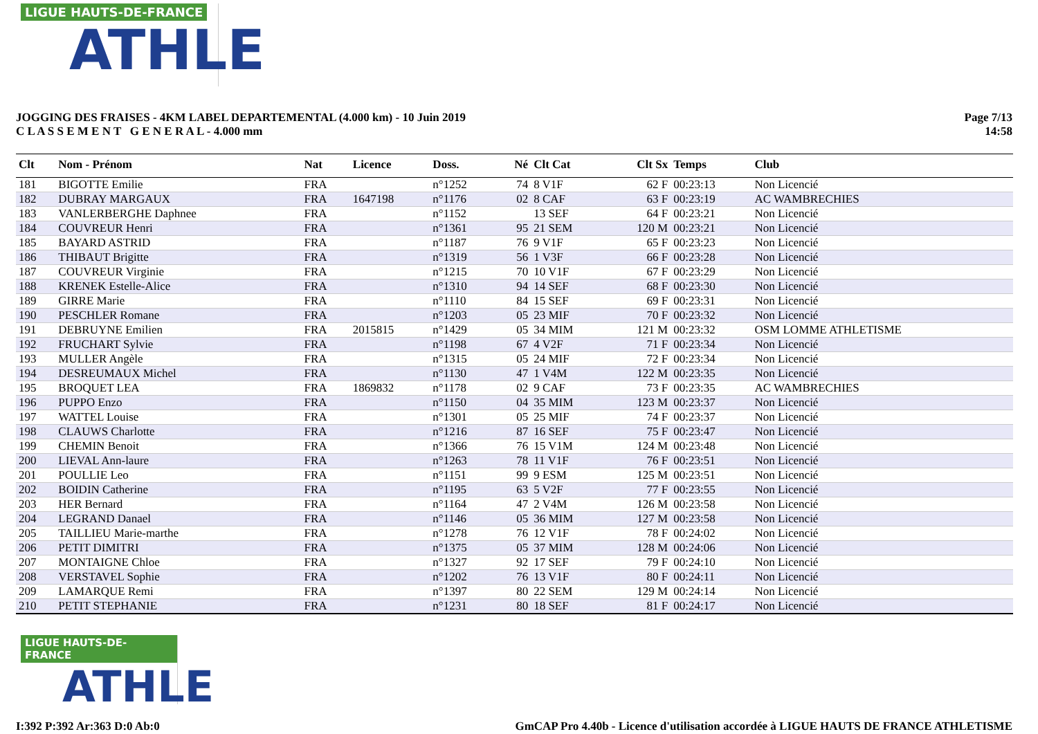LIGUE HAUTS-DE-FRANCE
ATHLE
JOGGING DES FRAISES - 4KM LABEL DEPARTEMENTAL (4.000 km) - 10 Juin 2019
C L A S S E M E N T G E N E R A L - 4.000 mm
Page 7/13
14:58
| Clt | Nom - Prénom | Nat | Licence | Doss. | Né | Clt Cat | Clt Sx | Temps | Club |
| --- | --- | --- | --- | --- | --- | --- | --- | --- | --- |
| 181 | BIGOTTE Emilie | FRA | | n°1252 | 74 | 8 V1F | 62 F | 00:23:13 | Non Licencié |
| 182 | DUBRAY MARGAUX | FRA | 1647198 | n°1176 | 02 | 8 CAF | 63 F | 00:23:19 | AC WAMBRECHIES |
| 183 | VANLERBERGHE Daphnee | FRA | | n°1152 | | 13 SEF | 64 F | 00:23:21 | Non Licencié |
| 184 | COUVREUR Henri | FRA | | n°1361 | 95 | 21 SEM | 120 M | 00:23:21 | Non Licencié |
| 185 | BAYARD ASTRID | FRA | | n°1187 | 76 | 9 V1F | 65 F | 00:23:23 | Non Licencié |
| 186 | THIBAUT Brigitte | FRA | | n°1319 | 56 | 1 V3F | 66 F | 00:23:28 | Non Licencié |
| 187 | COUVREUR Virginie | FRA | | n°1215 | 70 | 10 V1F | 67 F | 00:23:29 | Non Licencié |
| 188 | KRENEK Estelle-Alice | FRA | | n°1310 | 94 | 14 SEF | 68 F | 00:23:30 | Non Licencié |
| 189 | GIRRE Marie | FRA | | n°1110 | 84 | 15 SEF | 69 F | 00:23:31 | Non Licencié |
| 190 | PESCHLER Romane | FRA | | n°1203 | 05 | 23 MIF | 70 F | 00:23:32 | Non Licencié |
| 191 | DEBRUYNE Emilien | FRA | 2015815 | n°1429 | 05 | 34 MIM | 121 M | 00:23:32 | OSM LOMME ATHLETISME |
| 192 | FRUCHART Sylvie | FRA | | n°1198 | 67 | 4 V2F | 71 F | 00:23:34 | Non Licencié |
| 193 | MULLER Angèle | FRA | | n°1315 | 05 | 24 MIF | 72 F | 00:23:34 | Non Licencié |
| 194 | DESREUMAUX Michel | FRA | | n°1130 | 47 | 1 V4M | 122 M | 00:23:35 | Non Licencié |
| 195 | BROQUET LEA | FRA | 1869832 | n°1178 | 02 | 9 CAF | 73 F | 00:23:35 | AC WAMBRECHIES |
| 196 | PUPPO Enzo | FRA | | n°1150 | 04 | 35 MIM | 123 M | 00:23:37 | Non Licencié |
| 197 | WATTEL Louise | FRA | | n°1301 | 05 | 25 MIF | 74 F | 00:23:37 | Non Licencié |
| 198 | CLAUWS Charlotte | FRA | | n°1216 | 87 | 16 SEF | 75 F | 00:23:47 | Non Licencié |
| 199 | CHEMIN Benoit | FRA | | n°1366 | 76 | 15 V1M | 124 M | 00:23:48 | Non Licencié |
| 200 | LIEVAL Ann-laure | FRA | | n°1263 | 78 | 11 V1F | 76 F | 00:23:51 | Non Licencié |
| 201 | POULLIE Leo | FRA | | n°1151 | 99 | 9 ESM | 125 M | 00:23:51 | Non Licencié |
| 202 | BOIDIN Catherine | FRA | | n°1195 | 63 | 5 V2F | 77 F | 00:23:55 | Non Licencié |
| 203 | HER Bernard | FRA | | n°1164 | 47 | 2 V4M | 126 M | 00:23:58 | Non Licencié |
| 204 | LEGRAND Danael | FRA | | n°1146 | 05 | 36 MIM | 127 M | 00:23:58 | Non Licencié |
| 205 | TAILLIEU Marie-marthe | FRA | | n°1278 | 76 | 12 V1F | 78 F | 00:24:02 | Non Licencié |
| 206 | PETIT DIMITRI | FRA | | n°1375 | 05 | 37 MIM | 128 M | 00:24:06 | Non Licencié |
| 207 | MONTAIGNE Chloe | FRA | | n°1327 | 92 | 17 SEF | 79 F | 00:24:10 | Non Licencié |
| 208 | VERSTAVEL Sophie | FRA | | n°1202 | 76 | 13 V1F | 80 F | 00:24:11 | Non Licencié |
| 209 | LAMARQUE Remi | FRA | | n°1397 | 80 | 22 SEM | 129 M | 00:24:14 | Non Licencié |
| 210 | PETIT STEPHANIE | FRA | | n°1231 | 80 | 18 SEF | 81 F | 00:24:17 | Non Licencié |
LIGUE HAUTS-DE-FRANCE
ATHLE
I:392 P:392 Ar:363 D:0 Ab:0 GmCAP Pro 4.40b - Licence d'utilisation accordée à LIGUE HAUTS DE FRANCE ATHLETISME